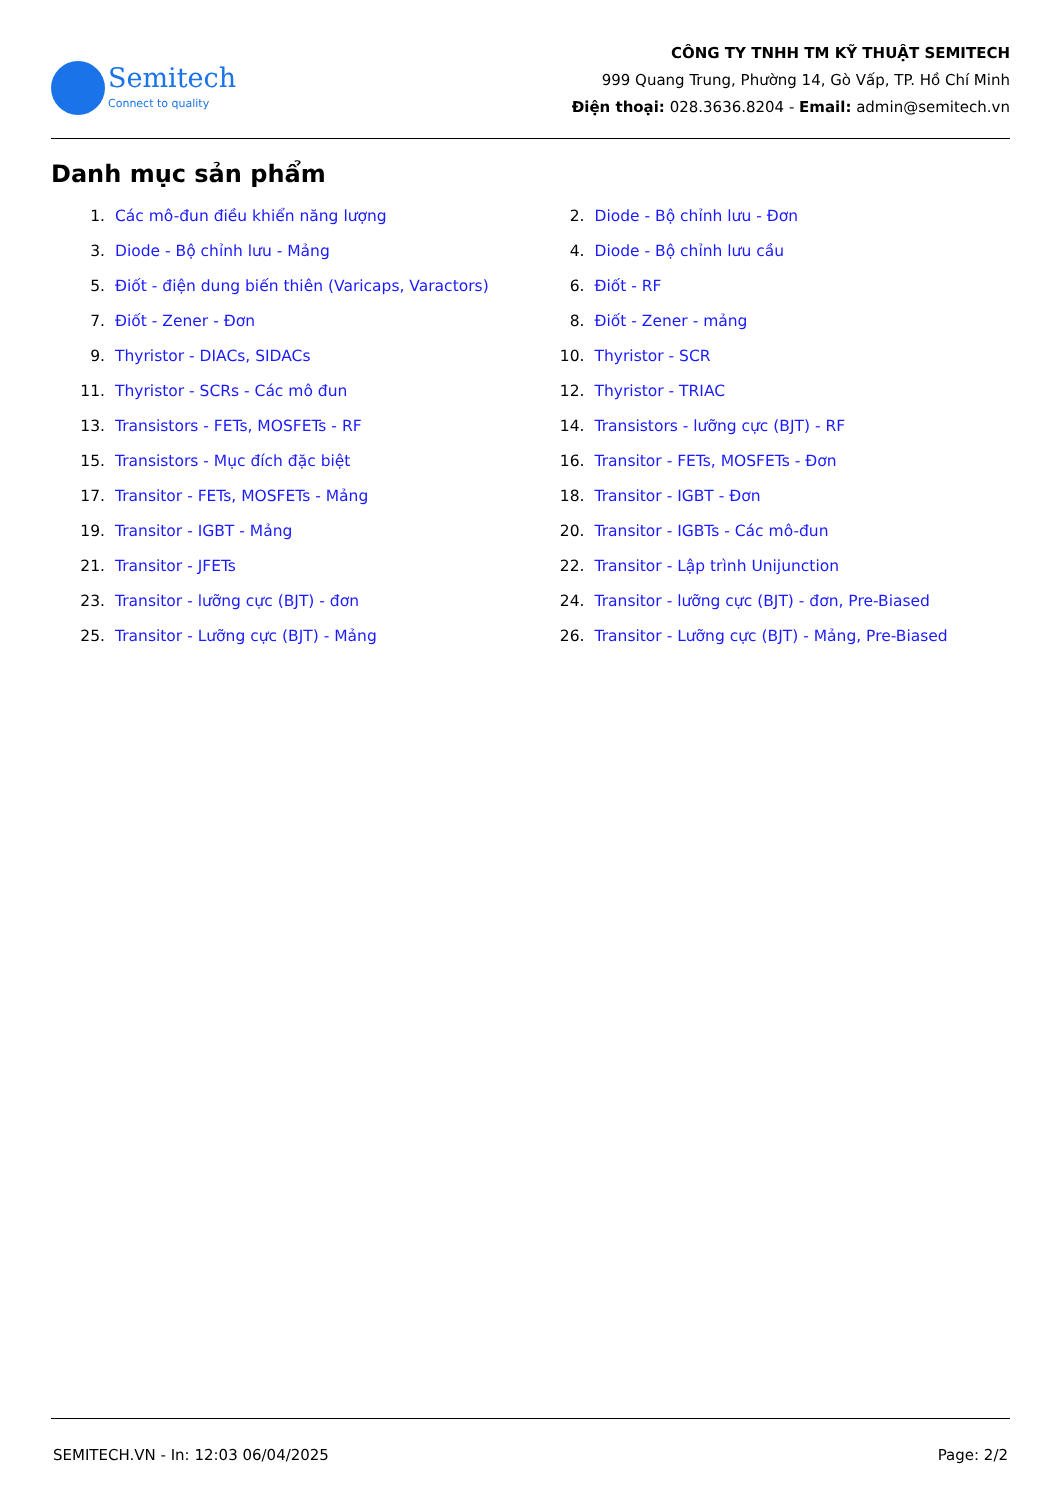Semitech
Connect to quality
CÔNG TY TNHH TM KỸ THUẬT SEMITECH
999 Quang Trung, Phường 14, Gò Vấp, TP. Hồ Chí Minh
Điện thoại: 028.3636.8204 - Email: admin@semitech.vn
Danh mục sản phẩm
1. Các mô-đun điều khiển năng lượng
2. Diode - Bộ chỉnh lưu - Đơn
3. Diode - Bộ chỉnh lưu - Mảng
4. Diode - Bộ chỉnh lưu cầu
5. Điốt - điện dung biến thiên (Varicaps, Varactors)
6. Điốt - RF
7. Điốt - Zener - Đơn
8. Điốt - Zener - mảng
9. Thyristor - DIACs, SIDACs
10. Thyristor - SCR
11. Thyristor - SCRs - Các mô đun
12. Thyristor - TRIAC
13. Transistors - FETs, MOSFETs - RF
14. Transistors - lưỡng cực (BJT) - RF
15. Transistors - Mục đích đặc biệt
16. Transitor - FETs, MOSFETs - Đơn
17. Transitor - FETs, MOSFETs - Mảng
18. Transitor - IGBT - Đơn
19. Transitor - IGBT - Mảng
20. Transitor - IGBTs - Các mô-đun
21. Transitor - JFETs
22. Transitor - Lập trình Unijunction
23. Transitor - lưỡng cực (BJT) - đơn
24. Transitor - lưỡng cực (BJT) - đơn, Pre-Biased
25. Transitor - Lưỡng cực (BJT) - Mảng
26. Transitor - Lưỡng cực (BJT) - Mảng, Pre-Biased
SEMITECH.VN - In: 12:03 06/04/2025 Page: 2/2